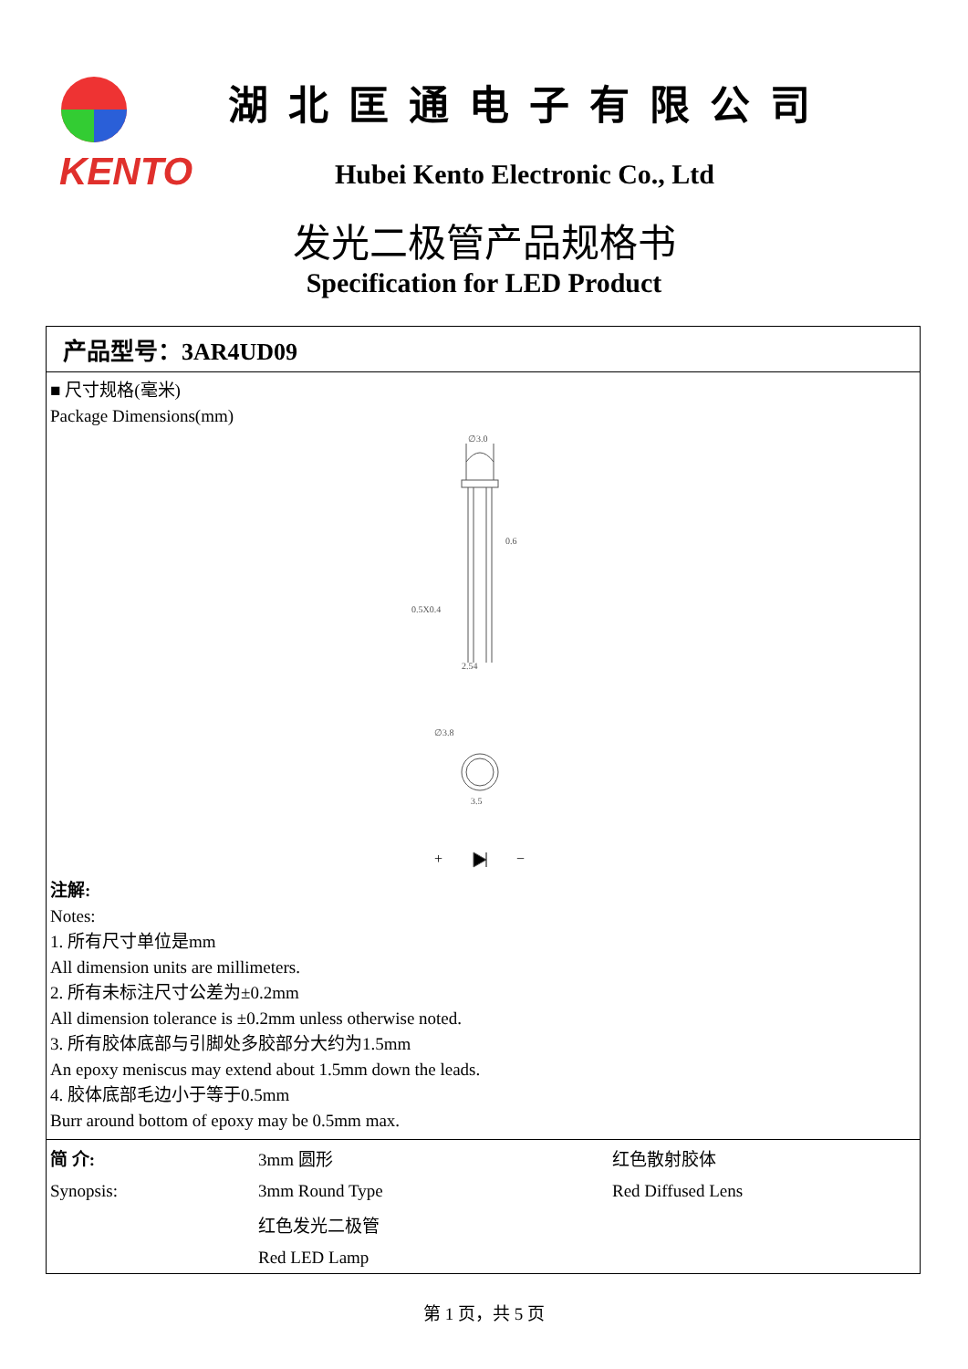KENTO 湖北匡通电子有限公司
Hubei Kento Electronic Co., Ltd
发光二极管产品规格书
Specification for LED Product
产品型号：3AR4UD09
■ 尺寸规格(毫米)
Package Dimensions(mm)
∅3.0
0.6
2.54
0.5X0.4
∅3.8
3.5
+
−
注解:
Notes:
1. 所有尺寸单位是mm
All dimension units are millimeters.
2. 所有未标注尺寸公差为±0.2mm
All dimension tolerance is ±0.2mm unless otherwise noted.
3. 所有胶体底部与引脚处多胶部分大约为1.5mm
An epoxy meniscus may extend about 1.5mm down the leads.
4. 胶体底部毛边小于等于0.5mm
Burr around bottom of epoxy may be 0.5mm max.
| 简 介: | 3mm 圆形 | 红色散射胶体 |
| Synopsis: | 3mm Round Type | Red Diffused Lens |
| | 红色发光二极管 | |
| | Red LED Lamp | |
第 1 页，共 5 页